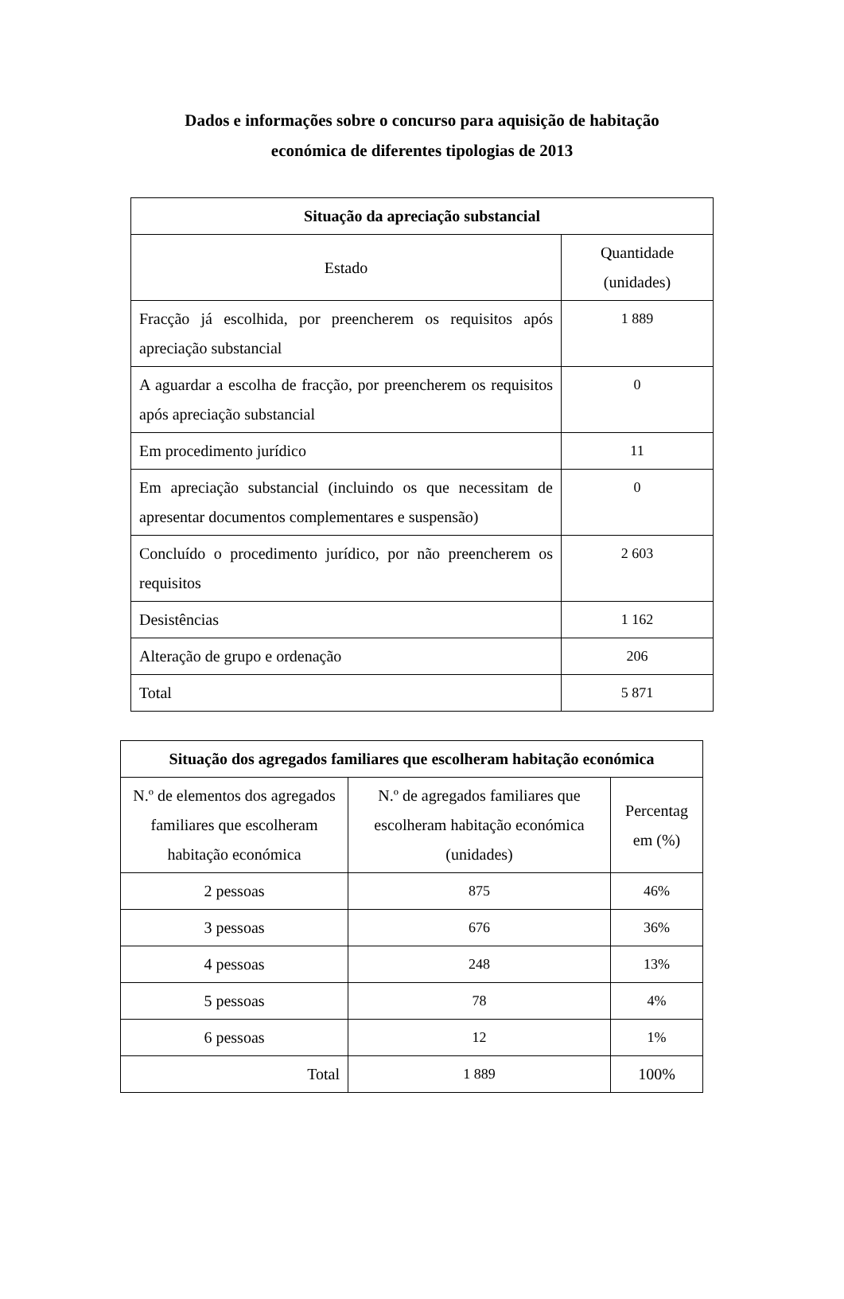Dados e informações sobre o concurso para aquisição de habitação
económica de diferentes tipologias de 2013
| Situação da apreciação substancial | |
| --- | --- |
| Estado | Quantidade (unidades) |
| Fracção já escolhida, por preencherem os requisitos após apreciação substancial | 1 889 |
| A aguardar a escolha de fracção, por preencherem os requisitos após apreciação substancial | 0 |
| Em procedimento jurídico | 11 |
| Em apreciação substancial (incluindo os que necessitam de apresentar documentos complementares e suspensão) | 0 |
| Concluído o procedimento jurídico, por não preencherem os requisitos | 2 603 |
| Desistências | 1 162 |
| Alteração de grupo e ordenação | 206 |
| Total | 5 871 |
| Situação dos agregados familiares que escolheram habitação económica | | |
| --- | --- | --- |
| N.º de elementos dos agregados familiares que escolheram habitação económica | N.º de agregados familiares que escolheram habitação económica (unidades) | Percentag em (%) |
| 2 pessoas | 875 | 46% |
| 3 pessoas | 676 | 36% |
| 4 pessoas | 248 | 13% |
| 5 pessoas | 78 | 4% |
| 6 pessoas | 12 | 1% |
| Total | 1 889 | 100% |